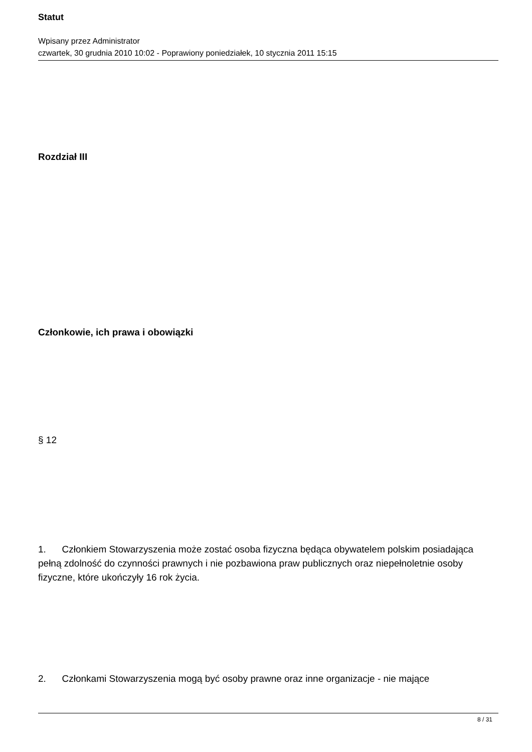Statut
Wpisany przez Administrator
czwartek, 30 grudnia 2010 10:02 - Poprawiony poniedziałek, 10 stycznia 2011 15:15
Rozdział III
Członkowie, ich prawa i obowiązki
§ 12
1. Członkiem Stowarzyszenia może zostać osoba fizyczna będąca obywatelem polskim posiadająca pełną zdolność do czynności prawnych i nie pozbawiona praw publicznych oraz niepełnoletnie osoby fizyczne, które ukończyły 16 rok życia.
2. Członkami Stowarzyszenia mogą być osoby prawne oraz inne organizacje - nie mające
8 / 31